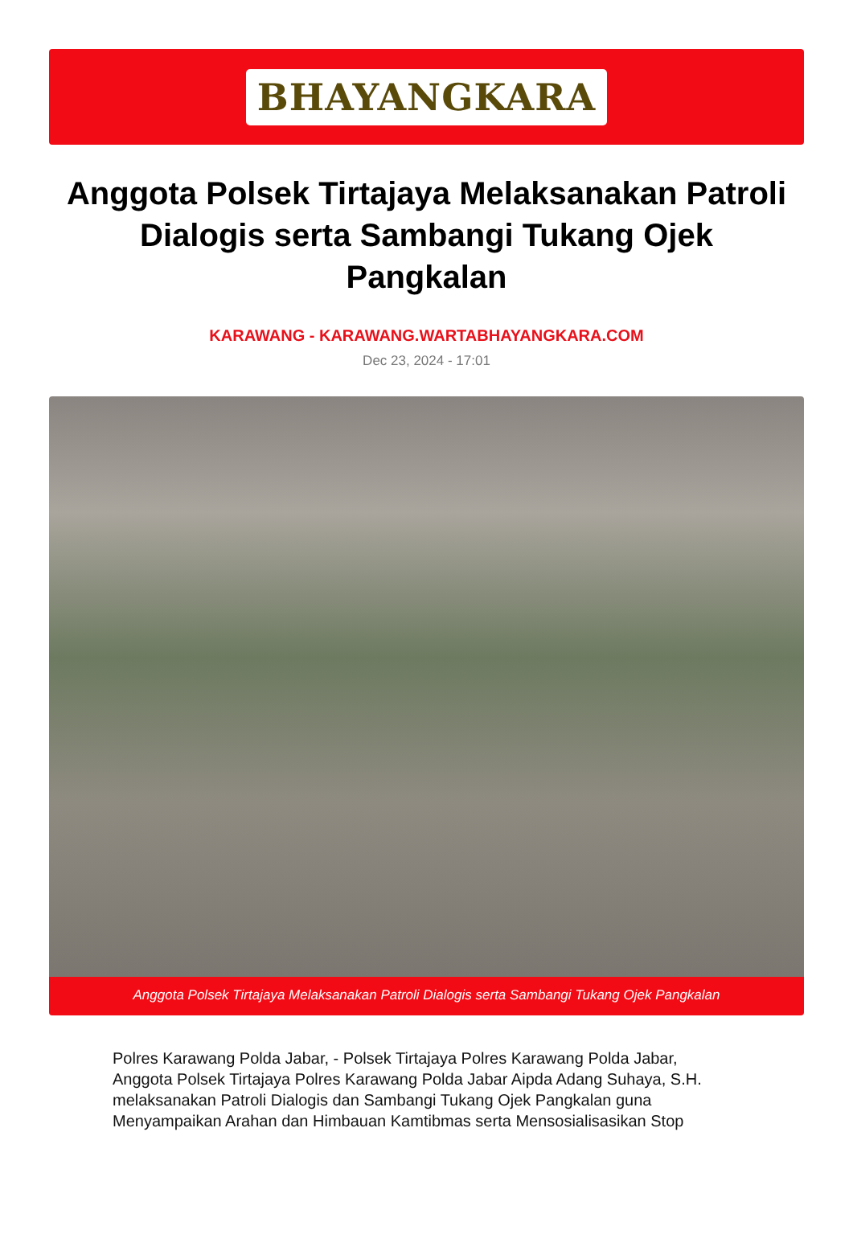BHAYANGKARA
Anggota Polsek Tirtajaya Melaksanakan Patroli Dialogis serta Sambangi Tukang Ojek Pangkalan
KARAWANG - KARAWANG.WARTABHAYANGKARA.COM
Dec 23, 2024 - 17:01
Anggota Polsek Tirtajaya Melaksanakan Patroli Dialogis serta Sambangi Tukang Ojek Pangkalan
Polres Karawang Polda Jabar, - Polsek Tirtajaya Polres Karawang Polda Jabar, Anggota Polsek Tirtajaya Polres Karawang Polda Jabar Aipda Adang Suhaya, S.H. melaksanakan Patroli Dialogis dan Sambangi Tukang Ojek Pangkalan guna Menyampaikan Arahan dan Himbauan Kamtibmas serta Mensosialisasikan Stop